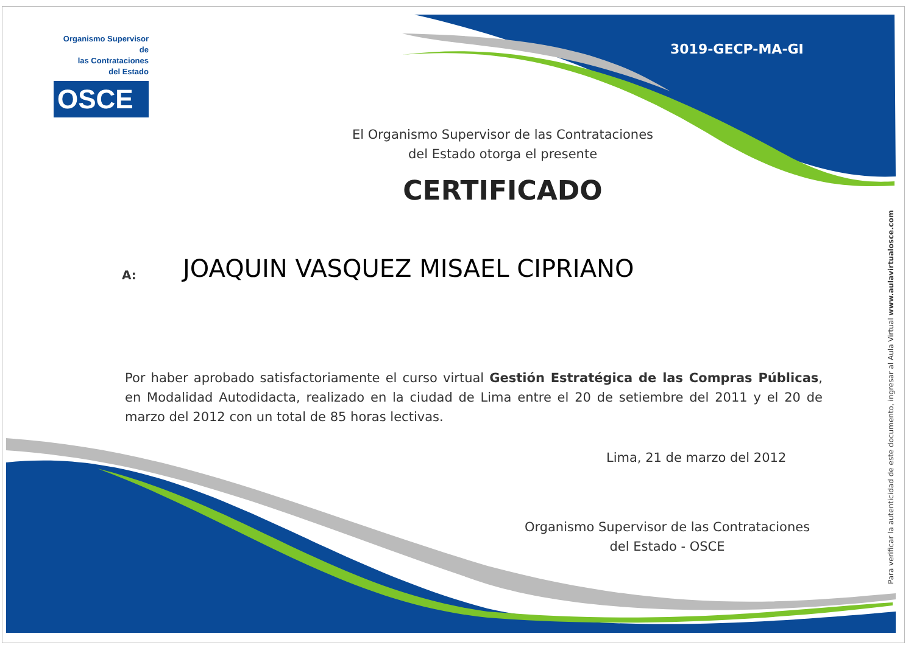Organismo Supervisor de
las Contrataciones
del Estado
OSCE
3019-GECP-MA-GI
El Organismo Supervisor de las Contrataciones
del Estado otorga el presente
CERTIFICADO
A: JOAQUIN VASQUEZ MISAEL CIPRIANO
Por haber aprobado satisfactoriamente el curso virtual Gestión Estratégica de las Compras Públicas, en Modalidad Autodidacta, realizado en la ciudad de Lima entre el 20 de setiembre del 2011 y el 20 de marzo del 2012 con un total de 85 horas lectivas.
Lima, 21 de marzo del 2012
Organismo Supervisor de las Contrataciones
del Estado - OSCE
Para verificar la autenticidad de este documento, ingresar al Aula Virtual www.aulavirtualosce.com